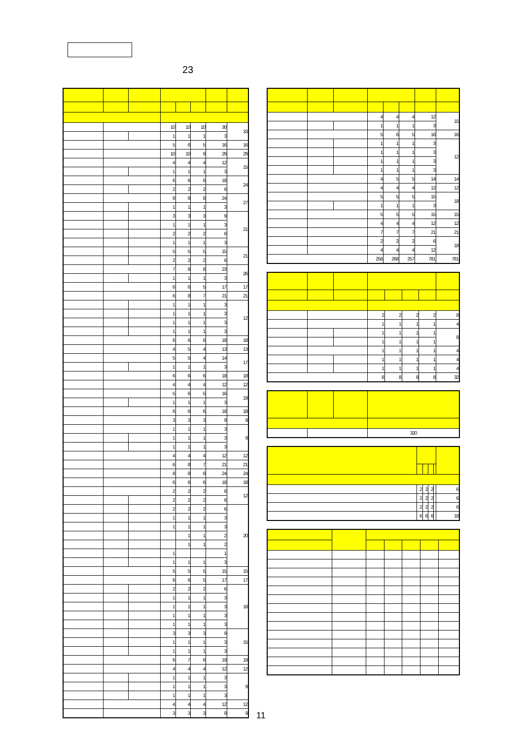23
| | | | 10 | 10 | 10 | 30 | 33 |
| | | | 1 | 1 | 1 | 3 | |
| | | | 5 | 6 | 5 | 16 | 16 |
| | | | 10 | 10 | 9 | 29 | 29 |
| | | | 4 | 4 | 4 | 12 | 15 |
| | | | 1 | 1 | 1 | 3 | |
| | | | 6 | 6 | 6 | 18 | 24 |
| | | | 2 | 2 | 2 | 6 | |
| | | | 8 | 8 | 8 | 24 | 27 |
| | | | 1 | 1 | 1 | 3 | |
| | | | 3 | 3 | 3 | 9 | 21 |
| | | | 1 | 1 | 1 | 3 | |
| | | | 2 | 2 | 2 | 6 | |
| | | | 1 | 1 | 1 | 3 | |
| | | | 5 | 5 | 5 | 15 | 21 |
| | | | 2 | 2 | 2 | 6 | |
| | | | 7 | 8 | 8 | 23 | 26 |
| | | | 1 | 1 | 1 | 3 | |
| | | | 6 | 6 | 5 | 17 | 17 |
| | | | 6 | 8 | 7 | 21 | 21 |
| | | | 1 | 1 | 1 | 3 | 12 |
| | | | 1 | 1 | 1 | 3 | |
| | | | 1 | 1 | 1 | 3 | |
| | | | 1 | 1 | 1 | 3 | |
| | | | 6 | 6 | 6 | 18 | 18 |
| | | | 4 | 5 | 4 | 13 | 13 |
| | | | 5 | 5 | 4 | 14 | 17 |
| | | | 1 | 1 | 1 | 3 | |
| | | | 6 | 6 | 6 | 18 | 18 |
| | | | 4 | 4 | 4 | 12 | 12 |
| | | | 5 | 6 | 5 | 16 | 19 |
| | | | 1 | 1 | 1 | 3 | |
| | | | 6 | 6 | 6 | 18 | 18 |
| | | | 3 | 3 | 3 | 9 | 9 |
| | | | 1 | 1 | 1 | 3 | 9 |
| | | | 1 | 1 | 1 | 3 | |
| | | | 1 | 1 | 1 | 3 | |
| | | | 4 | 4 | 4 | 12 | 12 |
| | | | 6 | 8 | 7 | 21 | 21 |
| | | | 8 | 8 | 8 | 24 | 24 |
| | | | 6 | 6 | 6 | 18 | 18 |
| | | | 2 | 2 | 2 | 6 | 12 |
| | | | 2 | 2 | 2 | 6 | |
| | | | 2 | 2 | 2 | 6 | 20 |
| | | | 1 | 1 | 1 | 3 | |
| | | | 1 | 1 | 1 | 3 | |
| | | | | 1 | 1 | 2 | |
| | | | | 1 | 1 | 2 | |
| | | | 1 | | | 1 | |
| | | | 1 | 1 | 1 | 3 | |
| | | | 5 | 5 | 5 | 15 | 15 |
| | | | 6 | 6 | 5 | 17 | 17 |
| | | | 2 | 2 | 2 | 6 | 18 |
| | | | 1 | 1 | 1 | 3 | |
| | | | 1 | 1 | 1 | 3 | |
| | | | 1 | 1 | 1 | 3 | |
| | | | 1 | 1 | 1 | 3 | |
| | | | 3 | 3 | 3 | 9 | 15 |
| | | | 1 | 1 | 1 | 3 | |
| | | | 1 | 1 | 1 | 3 | |
| | | | 6 | 7 | 6 | 19 | 19 |
| | | | 4 | 4 | 4 | 12 | 12 |
| | | | 1 | 1 | 1 | 3 | 9 |
| | | | 1 | 1 | 1 | 3 | |
| | | | 1 | 1 | 1 | 3 | |
| | | | 4 | 4 | 4 | 12 | 12 |
| | | | 3 | 3 | 3 | 9 | 9 |
| | | | 4 | 4 | 4 | 12 | 15 |
| | | | 1 | 1 | 1 | 3 | |
| | | | 5 | 6 | 5 | 16 | 16 |
| | | | 1 | 1 | 1 | 3 | 12 |
| | | | 1 | 1 | 1 | 3 | |
| | | | 1 | 1 | 1 | 3 | |
| | | | 1 | 1 | 1 | 3 | |
| | | | 4 | 5 | 5 | 14 | 14 |
| | | | 4 | 4 | 4 | 12 | 12 |
| | | | 5 | 5 | 5 | 15 | 18 |
| | | | 1 | 1 | 1 | 3 | |
| | | | 5 | 5 | 5 | 15 | 15 |
| | | | 4 | 4 | 4 | 12 | 12 |
| | | | 7 | 7 | 7 | 21 | 21 |
| | | | 2 | 2 | 2 | 6 | 18 |
| | | | 4 | 4 | 4 | 12 | |
| | | | 256 | 268 | 257 | 781 | 781 |
| | | | 2 | 2 | 2 | 2 | 8 |
| | | | 1 | 1 | 1 | 1 | 4 |
| | | | 1 | 1 | 1 | 1 | 8 |
| | | | 1 | 1 | 1 | 1 | |
| | | | 1 | 1 | 1 | 1 | 4 |
| | | | 1 | 1 | 1 | 1 | 4 |
| | | | 1 | 1 | 1 | 1 | 4 |
| | | | 8 | 8 | 8 | 8 | 32 |
| | | | 320 |
| | 2 | 2 | 2 | | 6 |
| | 2 | 2 | 2 | | 6 |
| | 2 | 2 | 2 | | 6 |
| | 6 | 6 | 6 | | 18 |
11